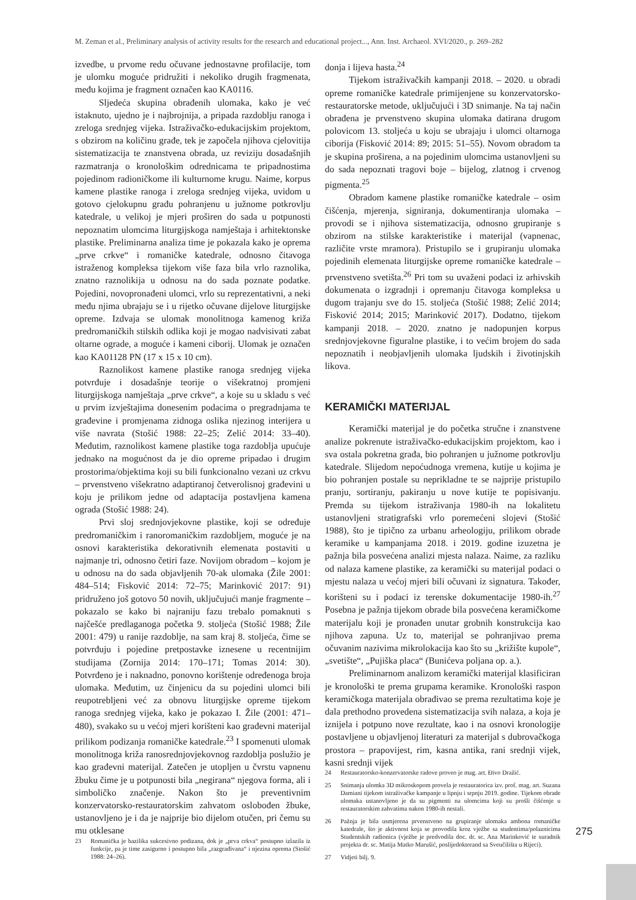M. Zeman et al., Preliminary analysis of activity results for the research and educational project..., Ann. Inst. Archaeol. XVI/2020., p. 269–282
izvedbe, u prvome redu očuvane jednostavne profilacije, tom je ulomku moguće pridružiti i nekoliko drugih fragmenata, među kojima je fragment označen kao KA0116.
Sljedeća skupina obrađenih ulomaka, kako je već istaknuto, ujedno je i najbrojnija, a pripada razdoblju ranoga i zreloga srednjeg vijeka. Istraživačko-edukacijskim projektom, s obzirom na količinu građe, tek je započela njihova cjelovitija sistematizacija te znanstvena obrada, uz reviziju dosadašnjih razmatranja o kronološkim odrednicama te pripadnostima pojedinom radioničkome ili kulturnome krugu. Naime, korpus kamene plastike ranoga i zreloga srednjeg vijeka, uvidom u gotovo cjelokupnu građu pohranjenu u južnome potkrovlju katedrale, u velikoj je mjeri proširen do sada u potpunosti nepoznatim ulomcima liturgijskoga namještaja i arhitektonske plastike. Preliminarna analiza time je pokazala kako je oprema „prve crkve“ i romaničke katedrale, odnosno čitavoga istraženog kompleksa tijekom više faza bila vrlo raznolika, znatno raznolikija u odnosu na do sada poznate podatke. Pojedini, novopronađeni ulomci, vrlo su reprezentativni, a neki među njima ubrajaju se i u rijetko očuvane dijelove liturgijske opreme. Izdvaja se ulomak monolitnoga kamenog križa predromaničkih stilskih odlika koji je mogao nadvisivati zabat oltarne ograde, a moguće i kameni ciborij. Ulomak je označen kao KA01128 PN (17 x 15 x 10 cm).
Raznolikost kamene plastike ranoga srednjeg vijeka potvrđuje i dosadašnje teorije o višekratnoj promjeni liturgijskoga namještaja „prve crkve“, a koje su u skladu s već u prvim izvještajima donesenim podacima o pregradnjama te građevine i promjenama zidnoga oslika njezinog interijera u više navrata (Stošić 1988: 22–25; Zelić 2014: 33–40). Međutim, raznolikost kamene plastike toga razdoblja upućuje jednako na mogućnost da je dio opreme pripadao i drugim prostorima/objektima koji su bili funkcionalno vezani uz crkvu – prvenstveno višekratno adaptiranoj četverolisnoj građevini u koju je prilikom jedne od adaptacija postavljena kamena ograda (Stošić 1988: 24).
Prvi sloj srednjovjekovne plastike, koji se određuje predromaničkim i ranoromaničkim razdobljem, moguće je na osnovi karakteristika dekorativnih elemenata postaviti u najmanje tri, odnosno četiri faze. Novijom obradom – kojom je u odnosu na do sada objavljenih 70-ak ulomaka (Žile 2001: 484–514; Fisković 2014: 72–75; Marinković 2017: 91) pridruženo još gotovo 50 novih, uključujući manje fragmente – pokazalo se kako bi najraniju fazu trebalo pomaknuti s najčešće predlaganoga početka 9. stoljeća (Stošić 1988; Žile 2001: 479) u ranije razdoblje, na sam kraj 8. stoljeća, čime se potvrđuju i pojedine pretpostavke iznesene u recentnijim studijama (Zornija 2014: 170–171; Tomas 2014: 30). Potvrđeno je i naknadno, ponovno korištenje određenoga broja ulomaka. Međutim, uz činjenicu da su pojedini ulomci bili reupotrebljeni već za obnovu liturgijske opreme tijekom ranoga srednjeg vijeka, kako je pokazao I. Žile (2001: 471–480), svakako su u većoj mjeri korišteni kao građevni materijal prilikom podizanja romaničke katedrale.<sup>23</sup> I spomenuti ulomak monolitnoga križa ranosrednjovjekovnog razdoblja poslužio je kao građevni materijal. Zatečen je utopljen u čvrstu vapnenu žbuku čime je u potpunosti bila „negirana“ njegova forma, ali i simboličko značenje. Nakon što je preventivnim konzervatorsko-restauratorskim zahvatom oslobođen žbuke, ustanovljeno je i da je najprije bio dijelom otučen, pri čemu su mu otklesane
23 Romanička je bazilika sukcesivno podizana, dok je „prva crkva“ postupno izlazila iz funkcije, pa je time zasigurno i postupno bila „razgrađivana“ i njezina oprema (Stošić 1988: 24–26).
donja i lijeva hasta.<sup>24</sup>
Tijekom istraživačkih kampanji 2018. – 2020. u obradi opreme romaničke katedrale primijenjene su konzervatorsko-restauratorske metode, uključujući i 3D snimanje. Na taj način obrađena je prvenstveno skupina ulomaka datirana drugom polovicom 13. stoljeća u koju se ubrajaju i ulomci oltarnoga ciborija (Fisković 2014: 89; 2015: 51–55). Novom obradom ta je skupina proširena, a na pojedinim ulomcima ustanovljeni su do sada nepoznati tragovi boje – bijelog, zlatnog i crvenog pigmenta.<sup>25</sup>
Obradom kamene plastike romaničke katedrale – osim čišćenja, mjerenja, signiranja, dokumentiranja ulomaka – provodi se i njihova sistematizacija, odnosno grupiranje s obzirom na stilske karakteristike i materijal (vapnenac, različite vrste mramora). Pristupilo se i grupiranju ulomaka pojedinih elemenata liturgijske opreme romaničke katedrale – prvenstveno svetišta.<sup>26</sup> Pri tom su uvaženi podaci iz arhivskih dokumenata o izgradnji i opremanju čitavoga kompleksa u dugom trajanju sve do 15. stoljeća (Stošić 1988; Zelić 2014; Fisković 2014; 2015; Marinković 2017). Dodatno, tijekom kampanji 2018. – 2020. znatno je nadopunjen korpus srednjovjekovne figuralne plastike, i to većim brojem do sada nepoznatih i neobjavljenih ulomaka ljudskih i životinjskih likova.
KERAMIČKI MATERIJAL
Keramički materijal je do početka stručne i znanstvene analize pokrenute istraživačko-edukacijskim projektom, kao i sva ostala pokretna građa, bio pohranjen u južnome potkrovlju katedrale. Slijedom nepoćudnoga vremena, kutije u kojima je bio pohranjen postale su neprikladne te se najprije pristupilo pranju, sortiranju, pakiranju u nove kutije te popisivanju. Premda su tijekom istraživanja 1980-ih na lokalitetu ustanovljeni stratigrafski vrlo poremećeni slojevi (Stošić 1988), što je tipično za urbanu arheologiju, prilikom obrade keramike u kampanjama 2018. i 2019. godine izuzetna je pažnja bila posvećena analizi mjesta nalaza. Naime, za razliku od nalaza kamene plastike, za keramički su materijal podaci o mjestu nalaza u većoj mjeri bili očuvani iz signatura. Također, korišteni su i podaci iz terenske dokumentacije 1980-ih.<sup>27</sup> Posebna je pažnja tijekom obrade bila posvećena keramičkome materijalu koji je pronađen unutar grobnih konstrukcija kao njihova zapuna. Uz to, materijal se pohranjivao prema očuvanim nazivima mikrolokacija kao što su „križište kupole“, „svetište“, „Pujiška placa“ (Bunićeva poljana op. a.).
Preliminarnom analizom keramički materijal klasificiran je kronološki te prema grupama keramike. Kronološki raspon keramičkoga materijala obrađivao se prema rezultatima koje je dala prethodno provedena sistematizacija svih nalaza, a koja je iznijela i potpuno nove rezultate, kao i na osnovi kronologije postavljene u objavljenoj literaturi za materijal s dubrovačkoga prostora – prapovijest, rim, kasna antika, rani srednji vijek, kasni srednji vijek
24 Restauratorsko-konzervatorske radove proveo je mag. art. Đivo Dražić.
25 Snimanja ulomka 3D mikroskopom provela je restauratorica izv. prof. mag. art. Suzana Damiani tijekom istraživačke kampanje u lipnju i srpnju 2019. godine. Tijekom obrade ulomaka ustanovljeno je da su pigmenti na ulomcima koji su prošli čišćenje u restauratorskim zahvatima nakon 1980-ih nestali.
26 Pažnja je bila usmjerena prvenstveno na grupiranje ulomaka ambona romaničke katedrale, što je aktivnost koja se provodila kroz vježbe sa studentima/polaznicima Studentskih radionica (vježbe je predvodila doc. dr. sc. Ana Marinković te suradnik projekta dr. sc. Matija Matko Marušić, poslijedoktorand sa Sveučilišta u Rijeci).
27 Vidjeti bilj. 9.
275